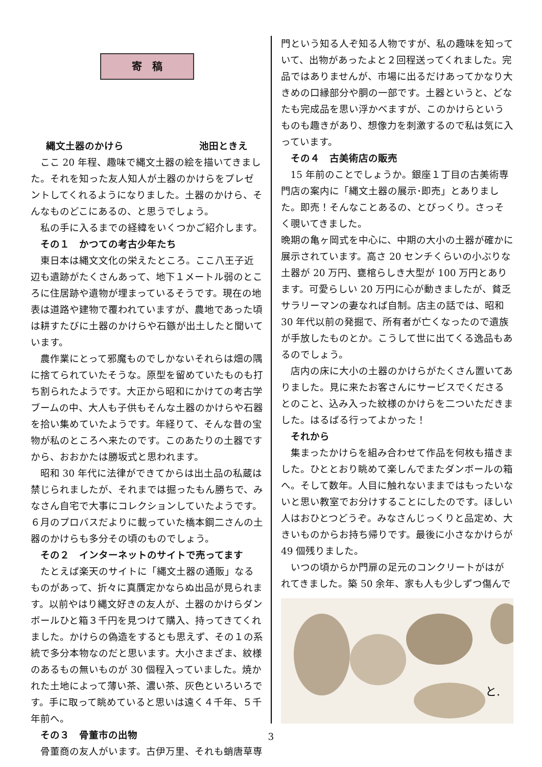寄　稿
縄文土器のかけら 池田ときえ
ここ 20 年程、趣味で縄文土器の絵を描いてきました。それを知った友人知人が土器のかけらをプレゼントしてくれるようになりました。土器のかけら、そんなものどこにあるの、と思うでしょう。
私の手に入るまでの経緯をいくつかご紹介します。
その１　かつての考古少年たち
東日本は縄文文化の栄えたところ。ここ八王子近辺も遺跡がたくさんあって、地下１メートル弱のところに住居跡や遺物が埋まっているそうです。現在の地表は道路や建物で覆われていますが、農地であった頃は耕すたびに土器のかけらや石鏃が出土したと聞いています。
農作業にとって邪魔ものでしかないそれらは畑の隅に捨てられていたそうな。原型を留めていたものも打ち割られたようです。大正から昭和にかけての考古学ブームの中、大人も子供もそんな土器のかけらや石器を拾い集めていたようです。年経りて、そんな昔の宝物が私のところへ来たのです。このあたりの土器ですから、おおかたは勝坂式と思われます。
昭和 30 年代に法律ができてからは出土品の私蔵は禁じられましたが、それまでは掘ったもん勝ちで、みなさん自宅で大事にコレクションしていたようです。６月のプロバスだよりに載っていた橋本鋼二さんの土器のかけらも多分その頃のものでしょう。
その２　インターネットのサイトで売ってます
たとえば楽天のサイトに「縄文土器の通販」なるものがあって、折々に真贋定かならぬ出品が見られます。以前やはり縄文好きの友人が、土器のかけらダンボールひと箱３千円を見つけて購入、持ってきてくれました。かけらの偽造をするとも思えず、その１の系統で多分本物なのだと思います。大小さまざま、紋様のあるもの無いものが 30 個程入っていました。焼かれた土地によって薄い茶、濃い茶、灰色といろいろです。手に取って眺めていると思いは遠く４千年、５千年前へ。
その３　骨董市の出物
骨董商の友人がいます。古伊万里、それも蛸唐草専
門という知る人ぞ知る人物ですが、私の趣味を知っていて、出物があったよと２回程送ってくれました。完品ではありませんが、市場に出るだけあってかなり大きめの口縁部分や胴の一部です。土器というと、どなたも完成品を思い浮かべますが、このかけらというものも趣きがあり、想像力を刺激するので私は気に入っています。
その４　古美術店の販売
15 年前のことでしょうか。銀座１丁目の古美術専門店の案内に「縄文土器の展示･即売」とありました。即売！そんなことあるの、とびっくり。さっそく覗いてきました。
晩期の亀ヶ岡式を中心に、中期の大小の土器が確かに展示されています。高さ 20 センチくらいの小ぶりな土器が 20 万円、甕棺らしき大型が 100 万円とあります。可愛らしい 20 万円に心が動きましたが、貧乏サラリーマンの妻なれば自制。店主の話では、昭和 30 年代以前の発掘で、所有者が亡くなったので遺族が手放したものとか。こうして世に出てくる逸品もあるのでしょう。
店内の床に大小の土器のかけらがたくさん置いてありました。見に来たお客さんにサービスでくださるとのこと、込み入った紋様のかけらを二ついただきました。はるばる行ってよかった！
それから
集まったかけらを組み合わせて作品を何枚も描きました。ひととおり眺めて楽しんでまたダンボールの箱へ。そして数年。人目に触れないままではもったいないと思い教室でお分けすることにしたのです。ほしい人はおひとつどうぞ。みなさんじっくりと品定め、大きいものからお持ち帰りです。最後に小さなかけらが 49 個残りました。
いつの頃からか門扉の足元のコンクリートがはがれてきました。築 50 余年、家も人も少しずつ傷んで
と.
3